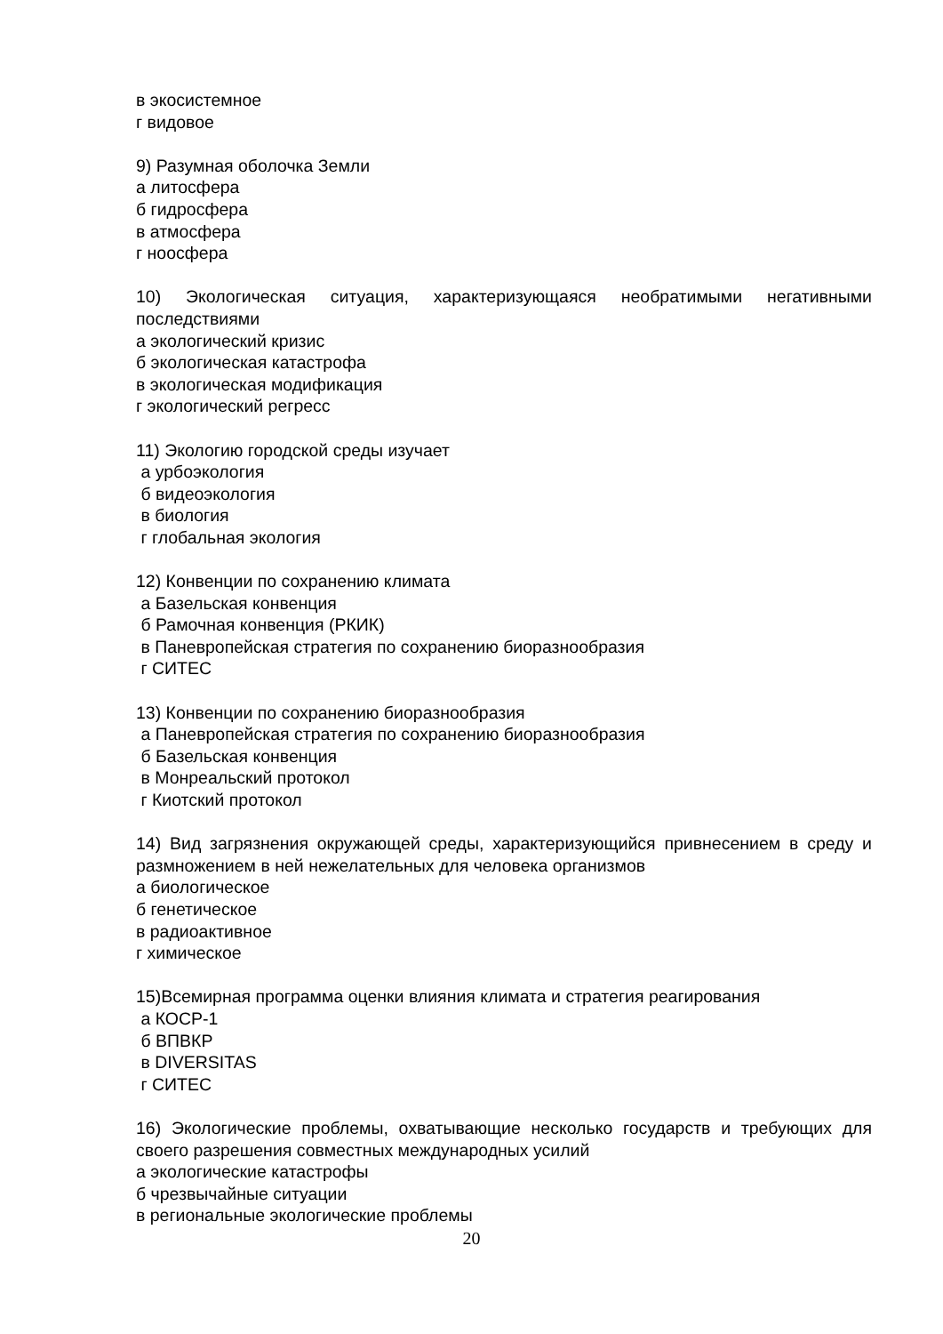в экосистемное
г видовое
9) Разумная оболочка Земли
а литосфера
б гидросфера
в атмосфера
г ноосфера
10) Экологическая ситуация, характеризующаяся необратимыми негативными последствиями
а экологический кризис
б экологическая катастрофа
в экологическая модификация
г экологический регресс
11) Экологию городской среды изучает
а урбоэкология
б видеоэкология
в биология
г глобальная экология
12) Конвенции по сохранению климата
а Базельская конвенция
б Рамочная конвенция (РКИК)
в Паневропейская стратегия по сохранению биоразнообразия
г СИТЕС
13) Конвенции по сохранению биоразнообразия
а Паневропейская стратегия по сохранению биоразнообразия
б Базельская конвенция
в Монреальский протокол
г Киотский протокол
14) Вид загрязнения окружающей среды, характеризующийся привнесением в среду и размножением в ней нежелательных для человека организмов
а биологическое
б генетическое
в радиоактивное
г химическое
15)Всемирная программа оценки влияния климата и стратегия реагирования
а КОСР-1
б ВПВКР
в DIVERSITAS
г СИТЕС
16) Экологические проблемы, охватывающие несколько государств и требующих для своего разрешения совместных международных усилий
а экологические катастрофы
б чрезвычайные ситуации
в региональные экологические проблемы
20